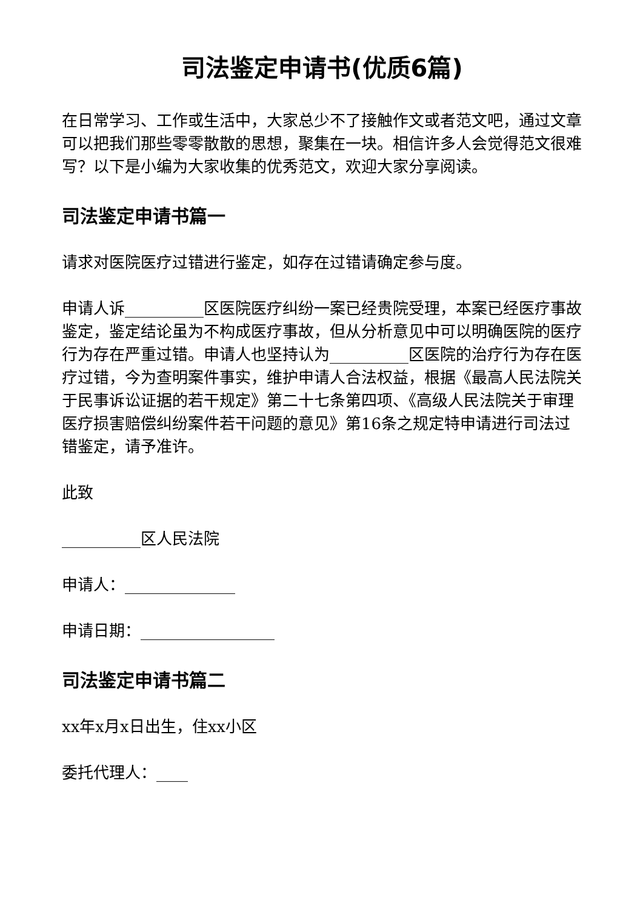司法鉴定申请书(优质6篇)
在日常学习、工作或生活中，大家总少不了接触作文或者范文吧，通过文章可以把我们那些零零散散的思想，聚集在一块。相信许多人会觉得范文很难写？以下是小编为大家收集的优秀范文，欢迎大家分享阅读。
司法鉴定申请书篇一
请求对医院医疗过错进行鉴定，如存在过错请确定参与度。
申请人诉__________区医院医疗纠纷一案已经贵院受理，本案已经医疗事故鉴定，鉴定结论虽为不构成医疗事故，但从分析意见中可以明确医院的医疗行为存在严重过错。申请人也坚持认为__________区医院的治疗行为存在医疗过错，今为查明案件事实，维护申请人合法权益，根据《最高人民法院关于民事诉讼证据的若干规定》第二十七条第四项、《高级人民法院关于审理医疗损害赔偿纠纷案件若干问题的意见》第16条之规定特申请进行司法过错鉴定，请予准许。
此致
__________区人民法院
申请人：______________
申请日期：_________________
司法鉴定申请书篇二
xx年x月x日出生，住xx小区
委托代理人：____